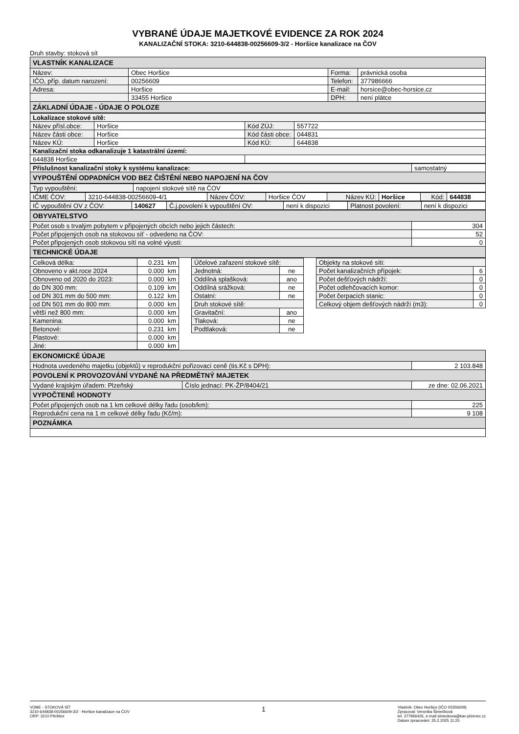VYBRANÉ ÚDAJE MAJETKOVÉ EVIDENCE ZA ROK 2024
KANALIZAČNÍ STOKA: 3210-644838-00256609-3/2 - Horšice kanalizace na ČOV
Druh stavby: stoková sít
| VLASTNÍK KANALIZACE | | | |
| --- | --- | --- | --- |
| Název: | Obec Horšice | Forma: | právnická osoba |
| IČO, příp. datum narození: | 00256609 | Telefon: | 377986666 |
| Adresa: | Horšice | E-mail: | horsice@obec-horsice.cz |
| | 33455 Horšice | DPH: | není plátce |
| ZÁKLADNÍ ÚDAJE - ÚDAJE O POLOZE | | | |
| Lokalizace stokové sítě: | | | |
| Název přísl.obce: | Horšice | Kód ZÚJ: | 557722 |
| Název části obce: | Horšice | Kód části obce: | 044831 |
| Název KÚ: | Horšice | Kód KÚ: | 644838 |
| Kanalizační stoka odkanalizuje 1 katastrální území: | | | |
| 644838 Horšice | | | |
| Příslušnost kanalizační stoky k systému kanalizace: | samostatný |
| VYPOUŠTĚNÍ ODPADNÍCH VOD BEZ ČIŠTĚNÍ NEBO NAPOJENÍ NA ČOV | |
| Typ vypouštění: | napojení stokové sítě na ČOV |
| IČME ČOV: | 3210-644838-00256609-4/1 | Název ČOV: | Horšice ČOV | Název KÚ: | Horšice | Kód: | 644838 |
| IČ vypouštění OV z ČOV: | 140627 | Č.j.povolení k vypouštění OV: | není k dispozici | Platnost povolení: | není k dispozici |
| OBYVATELSTVO | |
| --- | --- |
| Počet osob s trvalým pobytem v připojených obcích nebo jejich částech: | 304 |
| Počet připojených osob na stokovou síť - odvedeno na ČOV: | 52 |
| Počet připojených osob stokovou sítí na volné výusti: | 0 |
| TECHNICKÉ ÚDAJE | |
| Celková délka: | 0.231 km |
| Obnoveno v akt.roce 2024 | 0.000 km |
| Obnoveno od 2020 do 2023: | 0.000 km |
| do DN 300 mm: | 0.109 km |
| od DN 301 mm do 500 mm: | 0.122 km |
| od DN 501 mm do 800 mm: | 0.000 km |
| větší než 800 mm: | 0.000 km |
| Kamenina: | 0.000 km |
| Betonové: | 0.231 km |
| Plastové: | 0.000 km |
| Jiné: | 0.000 km |
| Účelové zařazení stokové sítě: | |
| Jednotná: | ne |
| Oddílná splašková: | ano |
| Oddílná srážková: | ne |
| Ostatní: | ne |
| Druh stokové sítě: | |
| Gravitační: | ano |
| Tlaková: | ne |
| Podtlaková: | ne |
| Objekty na stokové síti: | |
| Počet kanalizačních přípojek: | 6 |
| Počet dešťových nádrží: | 0 |
| Počet odlehčovacích komor: | 0 |
| Počet čerpacích stanic: | 0 |
| Celkový objem dešťových nádrží (m3): | 0 |
| EKONOMICKÉ ÚDAJE | | |
| --- | --- | --- |
| Hodnota uvedeného majetku (objektů) v reprodukční pořizovací ceně (tis.Kč s DPH): | | 2 103.848 |
| POVOLENÍ K PROVOZOVÁNÍ VYDANÉ NA PŘEDMĚTNÝ MAJETEK | | |
| Vydané krajským úřadem: Plzeňský | Číslo jednací: PK-ŽP/8404/21 | ze dne: 02.06.2021 |
| VYPOČTENÉ HODNOTY | | |
| Počet připojených osob na 1 km celkové délky řadu (osob/km): | | 225 |
| Reprodukční cena na 1 m celkové délky řadu (Kč/m): | | 9 108 |
| POZNÁMKA | | |
VÚME - STOKOVÁ SÍT
3210-644838-00256609-3/2 - Horšice kanalizace na ČOV
ORP: 3210 Přeštice
1
Vlastník: Obec Horšice {IČO 00256609)
Zpracoval: Veronika Šimečková
tel. 377966426, e-mail simeckova@kav-plzenec.cz
Datum zpracování: 25.2.2025 11:25